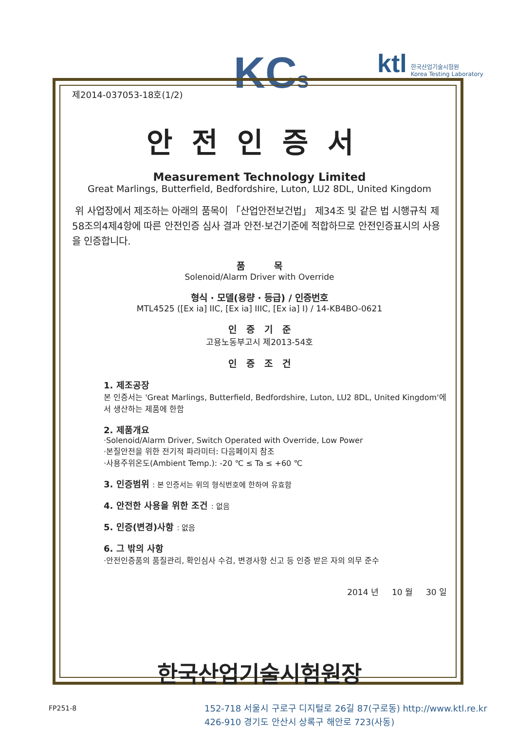KCS
ktl 한국산업기술시험원
Korea Testing Laboratory
제2014-037053-18호(1/2)
안전인증서
Measurement Technology Limited
Great Marlings, Butterfield, Bedfordshire, Luton, LU2 8DL, United Kingdom
위 사업장에서 제조하는 아래의 품목이 「산업안전보건법」 제34조 및 같은 법 시행규칙 제58조의4제4항에 따른 안전인증 심사 결과 안전·보건기준에 적합하므로 안전인증표시의 사용을 인증합니다.
품 목
Solenoid/Alarm Driver with Override
형식 · 모델(용량 · 등급) / 인증번호
MTL4525 ([Ex ia] IIC, [Ex ia] IIIC, [Ex ia] I) / 14-KB4BO-0621
인 증 기 준
고용노동부고시 제2013-54호
인 증 조 건
1. 제조공장
본 인증서는 'Great Marlings, Butterfield, Bedfordshire, Luton, LU2 8DL, United Kingdom'에서 생산하는 제품에 한함
2. 제품개요
·Solenoid/Alarm Driver, Switch Operated with Override, Low Power
·본질안전을 위한 전기적 파라미터: 다음페이지 참조
·사용주위온도(Ambient Temp.): -20 ℃ ≤ Ta ≤ +60 ℃
3. 인증범위 : 본 인증서는 위의 형식번호에 한하여 유효함
4. 안전한 사용을 위한 조건 : 없음
5. 인증(변경)사항 : 없음
6. 그 밖의 사항
·안전인증품의 품질관리, 확인심사 수검, 변경사항 신고 등 인증 받은 자의 의무 준수
2014 년 10 월 30 일
한국산업기술시험원장
FP251-8
152-718 서울시 구로구 디지털로 26길 87(구로동) http://www.ktl.re.kr
426-910 경기도 안산시 상록구 해안로 723(사동)